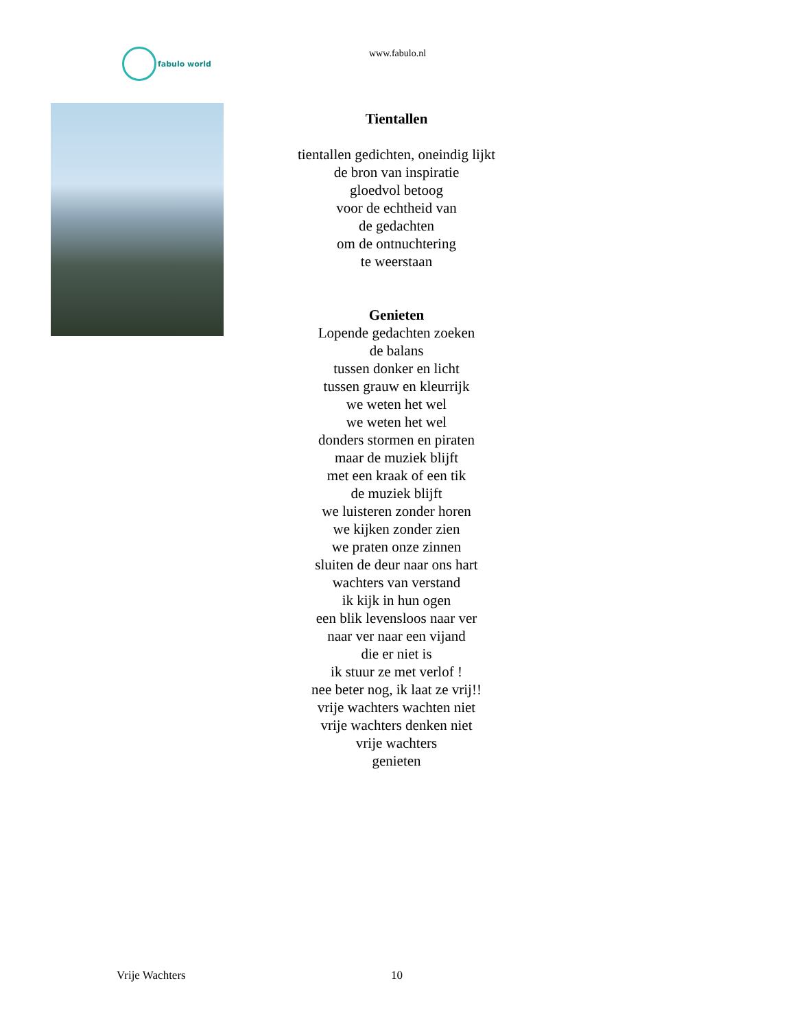fabulo world
www.fabulo.nl
Tientallen
tientallen gedichten, oneindig lijkt
de bron van inspiratie
gloedvol betoog
voor de echtheid van
de gedachten
om de ontnuchtering
te weerstaan
Genieten
Lopende gedachten zoeken
de balans
tussen donker en licht
tussen grauw en kleurrijk
we weten het wel
we weten het wel
donders stormen en piraten
maar de muziek blijft
met een kraak of een tik
de muziek blijft
we luisteren zonder horen
we kijken zonder zien
we praten onze zinnen
sluiten de deur naar ons hart
wachters van verstand
ik kijk in hun ogen
een blik levensloos naar ver
naar ver naar een vijand
die er niet is
ik stuur ze met verlof !
nee beter nog, ik laat ze vrij!!
vrije wachters wachten niet
vrije wachters denken niet
vrije wachters
genieten
Vrije Wachters 10